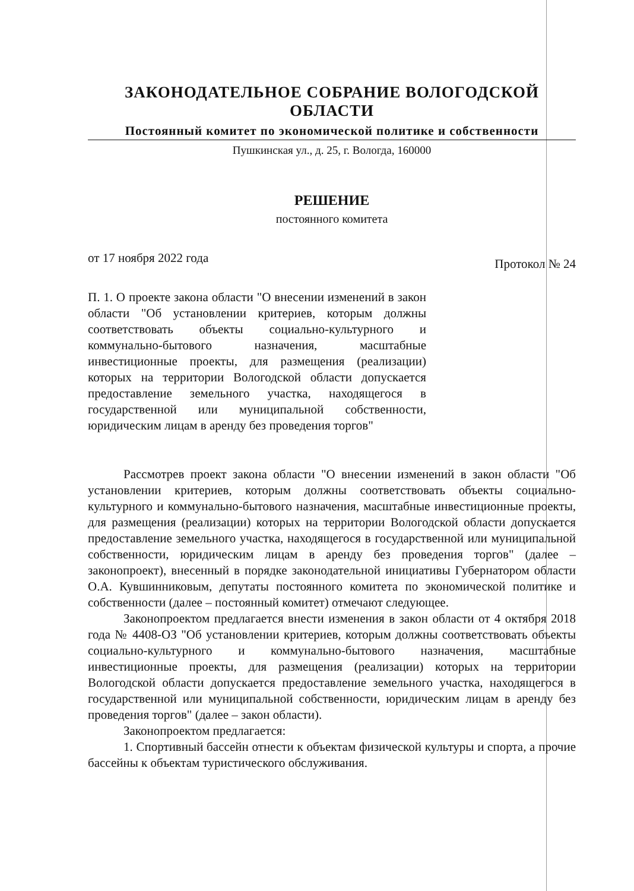ЗАКОНОДАТЕЛЬНОЕ СОБРАНИЕ ВОЛОГОДСКОЙ ОБЛАСТИ
Постоянный комитет по экономической политике и собственности
Пушкинская ул., д. 25, г. Вологда, 160000
РЕШЕНИЕ
постоянного комитета
от 17 ноября 2022 года Протокол № 24
П. 1. О проекте закона области "О внесении изменений в закон области "Об установлении критериев, которым должны соответствовать объекты социально-культурного и коммунально-бытового назначения, масштабные инвестиционные проекты, для размещения (реализации) которых на территории Вологодской области допускается предоставление земельного участка, находящегося в государственной или муниципальной собственности, юридическим лицам в аренду без проведения торгов"
Рассмотрев проект закона области "О внесении изменений в закон области "Об установлении критериев, которым должны соответствовать объекты социально-культурного и коммунально-бытового назначения, масштабные инвестиционные проекты, для размещения (реализации) которых на территории Вологодской области допускается предоставление земельного участка, находящегося в государственной или муниципальной собственности, юридическим лицам в аренду без проведения торгов" (далее – законопроект), внесенный в порядке законодательной инициативы Губернатором области О.А. Кувшинниковым, депутаты постоянного комитета по экономической политике и собственности (далее – постоянный комитет) отмечают следующее.
Законопроектом предлагается внести изменения в закон области от 4 октября 2018 года № 4408-ОЗ "Об установлении критериев, которым должны соответствовать объекты социально-культурного и коммунально-бытового назначения, масштабные инвестиционные проекты, для размещения (реализации) которых на территории Вологодской области допускается предоставление земельного участка, находящегося в государственной или муниципальной собственности, юридическим лицам в аренду без проведения торгов" (далее – закон области).
Законопроектом предлагается:
1. Спортивный бассейн отнести к объектам физической культуры и спорта, а прочие бассейны к объектам туристического обслуживания.